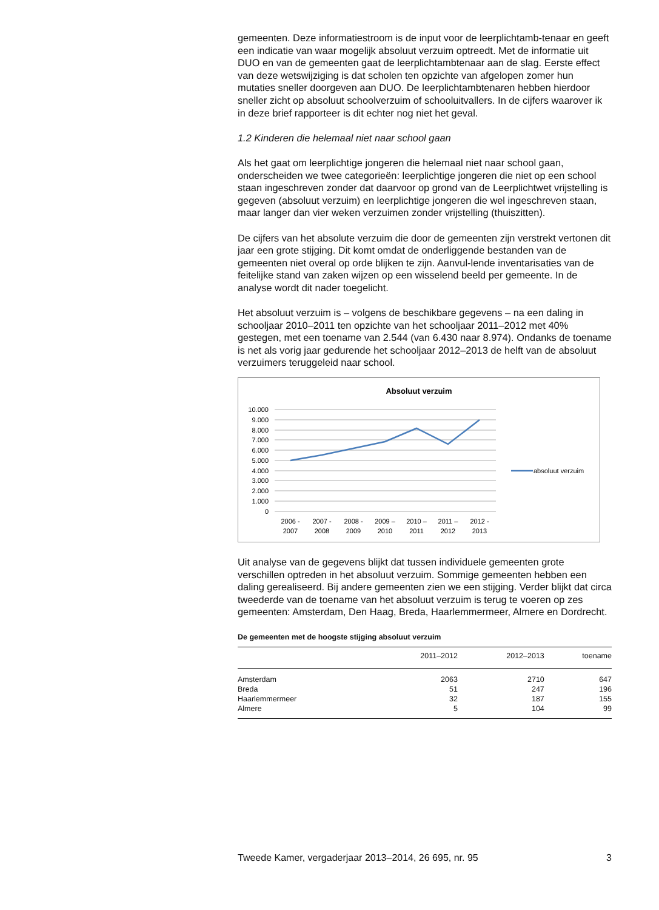gemeenten. Deze informatiestroom is de input voor de leerplichtamb-tenaar en geeft een indicatie van waar mogelijk absoluut verzuim optreedt. Met de informatie uit DUO en van de gemeenten gaat de leerplichtambtenaar aan de slag. Eerste effect van deze wetswijziging is dat scholen ten opzichte van afgelopen zomer hun mutaties sneller doorgeven aan DUO. De leerplichtambtenaren hebben hierdoor sneller zicht op absoluut schoolverzuim of schooluitvallers. In de cijfers waarover ik in deze brief rapporteer is dit echter nog niet het geval.
1.2 Kinderen die helemaal niet naar school gaan
Als het gaat om leerplichtige jongeren die helemaal niet naar school gaan, onderscheiden we twee categorieën: leerplichtige jongeren die niet op een school staan ingeschreven zonder dat daarvoor op grond van de Leerplichtwet vrijstelling is gegeven (absoluut verzuim) en leerplichtige jongeren die wel ingeschreven staan, maar langer dan vier weken verzuimen zonder vrijstelling (thuiszitten).
De cijfers van het absolute verzuim die door de gemeenten zijn verstrekt vertonen dit jaar een grote stijging. Dit komt omdat de onderliggende bestanden van de gemeenten niet overal op orde blijken te zijn. Aanvul-lende inventarisaties van de feitelijke stand van zaken wijzen op een wisselend beeld per gemeente. In de analyse wordt dit nader toegelicht.
Het absoluut verzuim is – volgens de beschikbare gegevens – na een daling in schooljaar 2010–2011 ten opzichte van het schooljaar 2011–2012 met 40% gestegen, met een toename van 2.544 (van 6.430 naar 8.974). Ondanks de toename is net als vorig jaar gedurende het schooljaar 2012–2013 de helft van de absoluut verzuimers teruggeleid naar school.
Absoluut verzuim
10.000
9.000
8.000
7.000
6.000
5.000
4.000
3.000
2.000
1.000
0
2006 -
2007
2007 -
2008
2008 -
2009
2009 –
2010
2010 –
2011
2011 –
2012
2012 -
2013
absoluut verzuim
Uit analyse van de gegevens blijkt dat tussen individuele gemeenten grote verschillen optreden in het absoluut verzuim. Sommige gemeenten hebben een daling gerealiseerd. Bij andere gemeenten zien we een stijging. Verder blijkt dat circa tweederde van de toename van het absoluut verzuim is terug te voeren op zes gemeenten: Amsterdam, Den Haag, Breda, Haarlemmermeer, Almere en Dordrecht.
De gemeenten met de hoogste stijging absoluut verzuim
| | 2011–2012 | 2012–2013 | toename |
| --- | --- | --- | --- |
| Amsterdam | 2063 | 2710 | 647 |
| Breda | 51 | 247 | 196 |
| Haarlemmermeer | 32 | 187 | 155 |
| Almere | 5 | 104 | 99 |
Tweede Kamer, vergaderjaar 2013–2014, 26 695, nr. 95 3